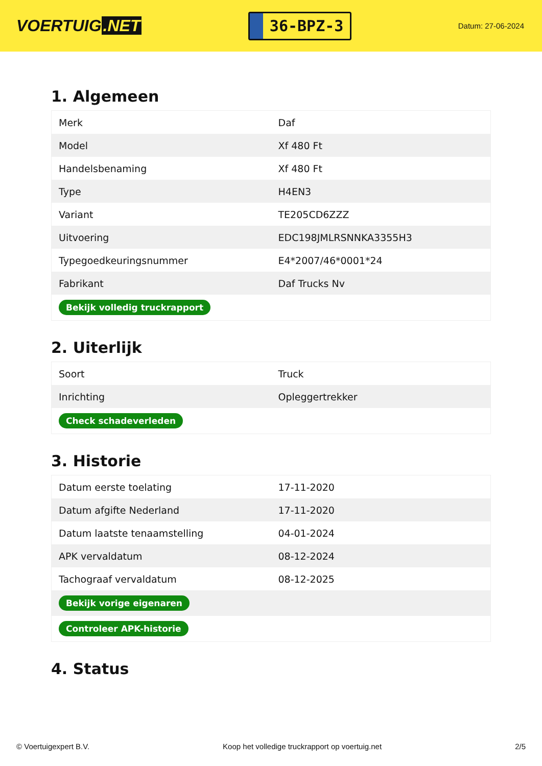VOERTUIG.NET
36-BPZ-3
Datum: 27-06-2024
1. Algemeen
| Merk | Daf |
| Model | Xf 480 Ft |
| Handelsbenaming | Xf 480 Ft |
| Type | H4EN3 |
| Variant | TE205CD6ZZZ |
| Uitvoering | EDC198JMLRSNNKA3355H3 |
| Typegoedkeuringsnummer | E4*2007/46*0001*24 |
| Fabrikant | Daf Trucks Nv |
| Bekijk volledig truckrapport | |
2. Uiterlijk
| Soort | Truck |
| Inrichting | Opleggertrekker |
| Check schadeverleden | |
3. Historie
| Datum eerste toelating | 17-11-2020 |
| Datum afgifte Nederland | 17-11-2020 |
| Datum laatste tenaamstelling | 04-01-2024 |
| APK vervaldatum | 08-12-2024 |
| Tachograaf vervaldatum | 08-12-2025 |
| Bekijk vorige eigenaren | |
| Controleer APK-historie | |
4. Status
© Voertuigexpert B.V. Koop het volledige truckrapport op voertuig.net 2/5